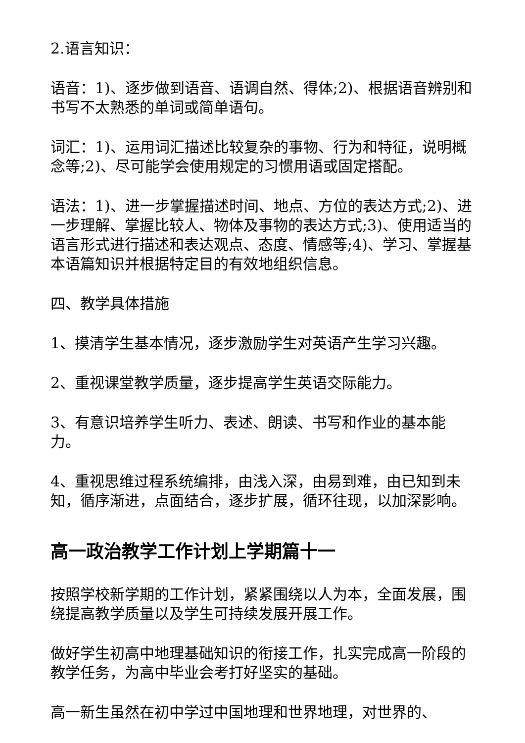2.语言知识：
语音：1)、逐步做到语音、语调自然、得体;2)、根据语音辨别和书写不太熟悉的单词或简单语句。
词汇：1)、运用词汇描述比较复杂的事物、行为和特征，说明概念等;2)、尽可能学会使用规定的习惯用语或固定搭配。
语法：1)、进一步掌握描述时间、地点、方位的表达方式;2)、进一步理解、掌握比较人、物体及事物的表达方式;3)、使用适当的语言形式进行描述和表达观点、态度、情感等;4)、学习、掌握基本语篇知识并根据特定目的有效地组织信息。
四、教学具体措施
1、摸清学生基本情况，逐步激励学生对英语产生学习兴趣。
2、重视课堂教学质量，逐步提高学生英语交际能力。
3、有意识培养学生听力、表述、朗读、书写和作业的基本能力。
4、重视思维过程系统编排，由浅入深，由易到难，由已知到未知，循序渐进，点面结合，逐步扩展，循环往现，以加深影响。
高一政治教学工作计划上学期篇十一
按照学校新学期的工作计划，紧紧围绕以人为本，全面发展，围绕提高教学质量以及学生可持续发展开展工作。
做好学生初高中地理基础知识的衔接工作，扎实完成高一阶段的教学任务，为高中毕业会考打好坚实的基础。
高一新生虽然在初中学过中国地理和世界地理，对世界的、